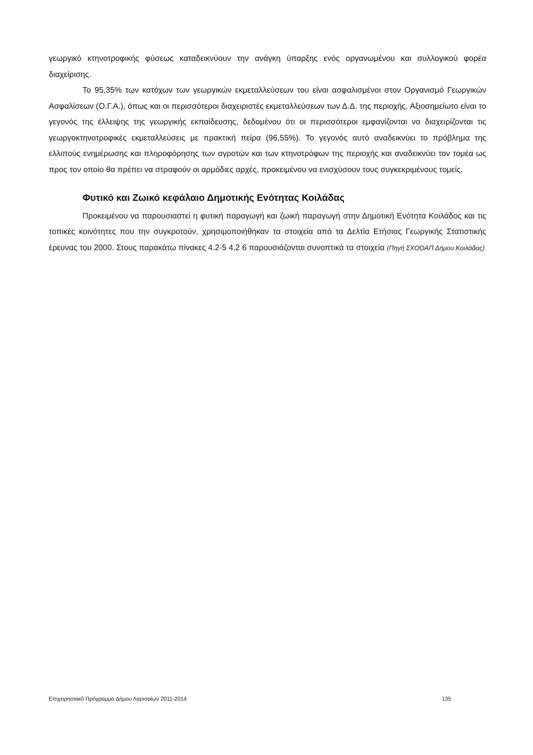γεωργικό κτηνοτροφικής φύσεως καταδεικνύουν την ανάγκη ύπαρξης ενός οργανωμένου και συλλογικού φορέα διαχείρισης.
Το 95,35% των κατόχων των γεωργικών εκμεταλλεύσεων του είναι ασφαλισμένοι στον Οργανισμό Γεωργικών Ασφαλίσεων (Ο.Γ.Α.), όπως και οι περισσότεροι διαχειριστές εκμεταλλεύσεων των Δ.Δ. της περιοχής. Αξιοσημείωτο είναι το γεγονός της έλλειψης της γεωργικής εκπαίδευσης, δεδομένου ότι οι περισσότεροι εμφανίζονται να διαχειρίζονται τις γεωργοκτηνοτροφικές εκμεταλλεύσεις με πρακτική πείρα (96,55%). Το γεγονός αυτό αναδεικνύει το πρόβλημα της ελλιπούς ενημέρωσης και πληροφόρησης των αγροτών και των κτηνοτρόφων της περιοχής και αναδεικνύει τον τομέα ως προς τον οποίο θα πρέπει να στραφούν οι αρμόδιες αρχές, προκειμένου να ενισχύσουν τους συγκεκριμένους τομείς.
Φυτικό και Ζωικό κεφάλαιο Δημοτικής Ενότητας Κοιλάδας
Προκειμένου να παρουσιαστεί η φυτική παραγωγή και ζωική παραγωγή στην Δημοτική Ενότητα Κοιλάδος και τις τοπικές κοινότητες που την συγκροτούν, χρησιμοποιήθηκαν τα στοιχεία από τα Δελτία Ετήσιας Γεωργικής Στατιστικής έρευνας του 2000. Στους παρακάτω πίνακες 4.2-5 4.2 6 παρουσιάζονται συνοπτικά τα στοιχεία (Πηγή ΣΧΟΟΑΠ Δήμου Κοιλάδας)
Επιχειρησιακό Πρόγραμμα Δήμου Λαρισαίων 2011-2014 135